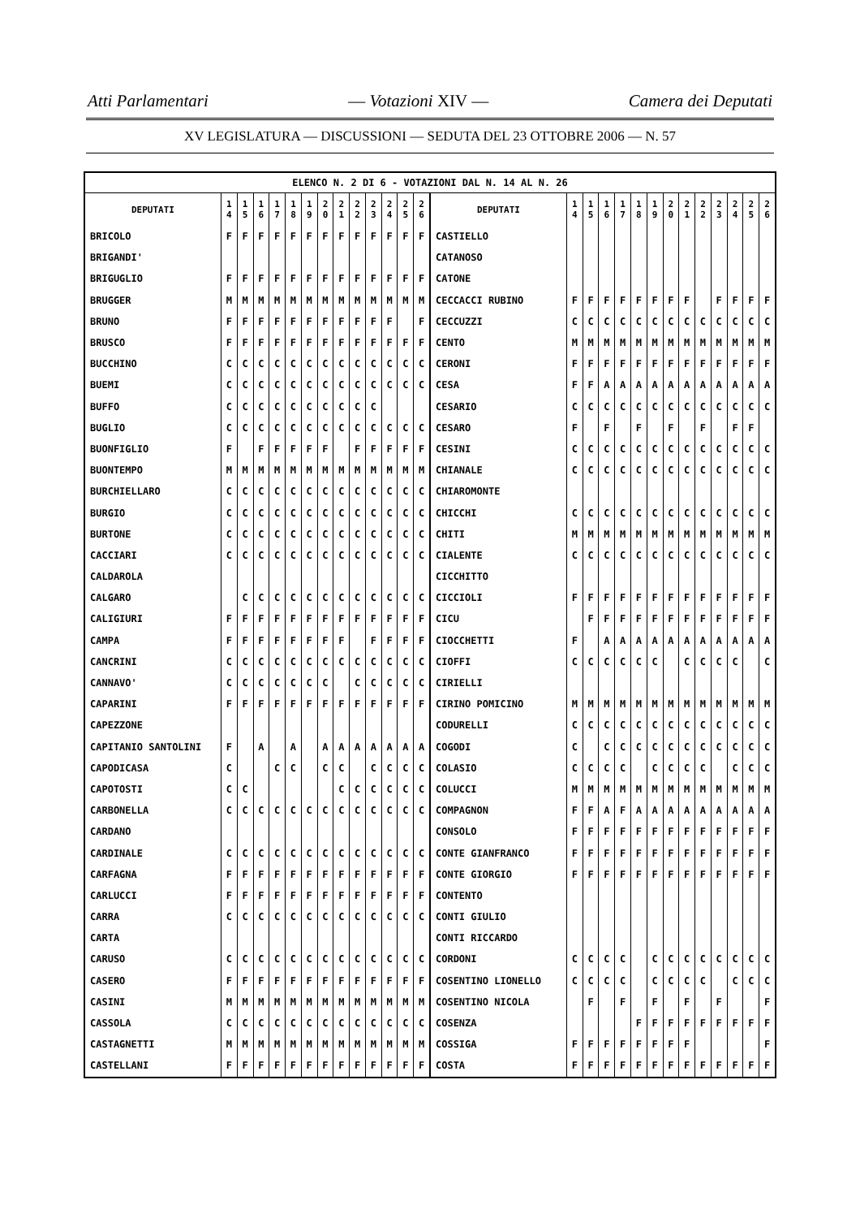Atti Parlamentari — Votazioni XIV — Camera dei Deputati
XV LEGISLATURA — DISCUSSIONI — SEDUTA DEL 23 OTTOBRE 2006 — N. 57
| ELENCO N. 2 DI 6 - VOTAZIONI DAL N. 14 AL N. 26 | | | | | | | | | | | | | | | | | | | | | | | | | | | |
| --- | --- | --- | --- | --- | --- | --- | --- | --- | --- | --- | --- | --- | --- | --- | --- | --- | --- | --- | --- | --- | --- | --- | --- | --- | --- | --- | --- |
| DEPUTATI | 1 4 | 1 5 | 1 6 | 1 7 | 1 8 | 1 9 | 2 0 | 2 1 | 2 2 | 2 3 | 2 4 | 2 5 | 2 6 | DEPUTATI | 1 4 | 1 5 | 1 6 | 1 7 | 1 8 | 1 9 | 2 0 | 2 1 | 2 2 | 2 3 | 2 4 | 2 5 | 2 6 |
| BRICOLO | F | F | F | F | F | F | F | F | F | F | F | F | F | CASTIELLO | | | | | | | | | | | | | |
| BRIGANDI' | | | | | | | | | | | | | | CATANOSO | | | | | | | | | | | | | |
| BRIGUGLIO | F | F | F | F | F | F | F | F | F | F | F | F | F | CATONE | | | | | | | | | | | | | |
| BRUGGER | M | M | M | M | M | M | M | M | M | M | M | M | M | CECCACCI RUBINO | F | F | F | F | F | F | F | F | | F | F | F | F |
| BRUNO | F | F | F | F | F | F | F | F | F | F | F | | F | CECCUZZI | C | C | C | C | C | C | C | C | C | C | C | C | C |
| BRUSCO | F | F | F | F | F | F | F | F | F | F | F | F | F | CENTO | M | M | M | M | M | M | M | M | M | M | M | M | M |
| BUCCHINO | C | C | C | C | C | C | C | C | C | C | C | C | C | CERONI | F | F | F | F | F | F | F | F | F | F | F | F | F |
| BUEMI | C | C | C | C | C | C | C | C | C | C | C | C | C | CESA | F | F | A | A | A | A | A | A | A | A | A | A | A |
| BUFFO | C | C | C | C | C | C | C | C | C | C | | | | CESARIO | C | C | C | C | C | C | C | C | C | C | C | C | C |
| BUGLIO | C | C | C | C | C | C | C | C | C | C | C | C | C | CESARO | F | | F | | F | | F | | F | | F | F | |
| BUONFIGLIO | F | | F | F | F | F | F | | F | F | F | F | F | CESINI | C | C | C | C | C | C | C | C | C | C | C | C | C |
| BUONTEMPO | M | M | M | M | M | M | M | M | M | M | M | M | M | CHIANALE | C | C | C | C | C | C | C | C | C | C | C | C | C |
| BURCHIELLARO | C | C | C | C | C | C | C | C | C | C | C | C | C | CHIAROMONTE | | | | | | | | | | | | | |
| BURGIO | C | C | C | C | C | C | C | C | C | C | C | C | C | CHICCHI | C | C | C | C | C | C | C | C | C | C | C | C | C |
| BURTONE | C | C | C | C | C | C | C | C | C | C | C | C | C | CHITI | M | M | M | M | M | M | M | M | M | M | M | M | M |
| CACCIARI | C | C | C | C | C | C | C | C | C | C | C | C | C | CIALENTE | C | C | C | C | C | C | C | C | C | C | C | C | C |
| CALDAROLA | | | | | | | | | | | | | | CICCHITTO | | | | | | | | | | | | | |
| CALGARO | | C | C | C | C | C | C | C | C | C | C | C | C | CICCIOLI | F | F | F | F | F | F | F | F | F | F | F | F | F |
| CALIGIURI | F | F | F | F | F | F | F | F | F | F | F | F | F | CICU | | F | F | F | F | F | F | F | F | F | F | F | F |
| CAMPA | F | F | F | F | F | F | F | F | | F | F | F | F | CIOCCHETTI | F | | A | A | A | A | A | A | A | A | A | A | A |
| CANCRINI | C | C | C | C | C | C | C | C | C | C | C | C | C | CIOFFI | C | C | C | C | C | C | | C | C | C | C | | C |
| CANNAVO' | C | C | C | C | C | C | C | | C | C | C | C | C | CIRIELLI | | | | | | | | | | | | | |
| CAPARINI | F | F | F | F | F | F | F | F | F | F | F | F | F | CIRINO POMICINO | M | M | M | M | M | M | M | M | M | M | M | M | M |
| CAPEZZONE | | | | | | | | | | | | | | CODURELLI | C | C | C | C | C | C | C | C | C | C | C | C | C |
| CAPITANIO SANTOLINI | F | | A | | A | | A | A | A | A | A | A | A | COGODI | C | | C | C | C | C | C | C | C | C | C | C | C |
| CAPODICASA | C | | | C | C | | C | C | | C | C | C | C | COLASIO | C | C | C | C | | C | C | C | C | | C | C | C |
| CAPOTOSTI | C | C | | | | | | C | C | C | C | C | C | COLUCCI | M | M | M | M | M | M | M | M | M | M | M | M | M |
| CARBONELLA | C | C | C | C | C | C | C | C | C | C | C | C | C | COMPAGNON | F | F | A | F | A | A | A | A | A | A | A | A | A |
| CARDANO | | | | | | | | | | | | | | CONSOLO | F | F | F | F | F | F | F | F | F | F | F | F | F |
| CARDINALE | C | C | C | C | C | C | C | C | C | C | C | C | C | CONTE GIANFRANCO | F | F | F | F | F | F | F | F | F | F | F | F | F |
| CARFAGNA | F | F | F | F | F | F | F | F | F | F | F | F | F | CONTE GIORGIO | F | F | F | F | F | F | F | F | F | F | F | F | F |
| CARLUCCI | F | F | F | F | F | F | F | F | F | F | F | F | F | CONTENTO | | | | | | | | | | | | | |
| CARRA | C | C | C | C | C | C | C | C | C | C | C | C | C | CONTI GIULIO | | | | | | | | | | | | | |
| CARTA | | | | | | | | | | | | | | CONTI RICCARDO | | | | | | | | | | | | | |
| CARUSO | C | C | C | C | C | C | C | C | C | C | C | C | C | CORDONI | C | C | C | C | | C | C | C | C | C | C | C | C |
| CASERO | F | F | F | F | F | F | F | F | F | F | F | F | F | COSENTINO LIONELLO | C | C | C | C | | C | C | C | C | | C | C | C |
| CASINI | M | M | M | M | M | M | M | M | M | M | M | M | M | COSENTINO NICOLA | | F | | F | | F | | F | | F | | | F |
| CASSOLA | C | C | C | C | C | C | C | C | C | C | C | C | C | COSENZA | | | | | F | F | F | F | F | F | F | F | F |
| CASTAGNETTI | M | M | M | M | M | M | M | M | M | M | M | M | M | COSSIGA | F | F | F | F | F | F | F | F | | | | | F |
| CASTELLANI | F | F | F | F | F | F | F | F | F | F | F | F | F | COSTA | F | F | F | F | F | F | F | F | F | F | F | F | F |